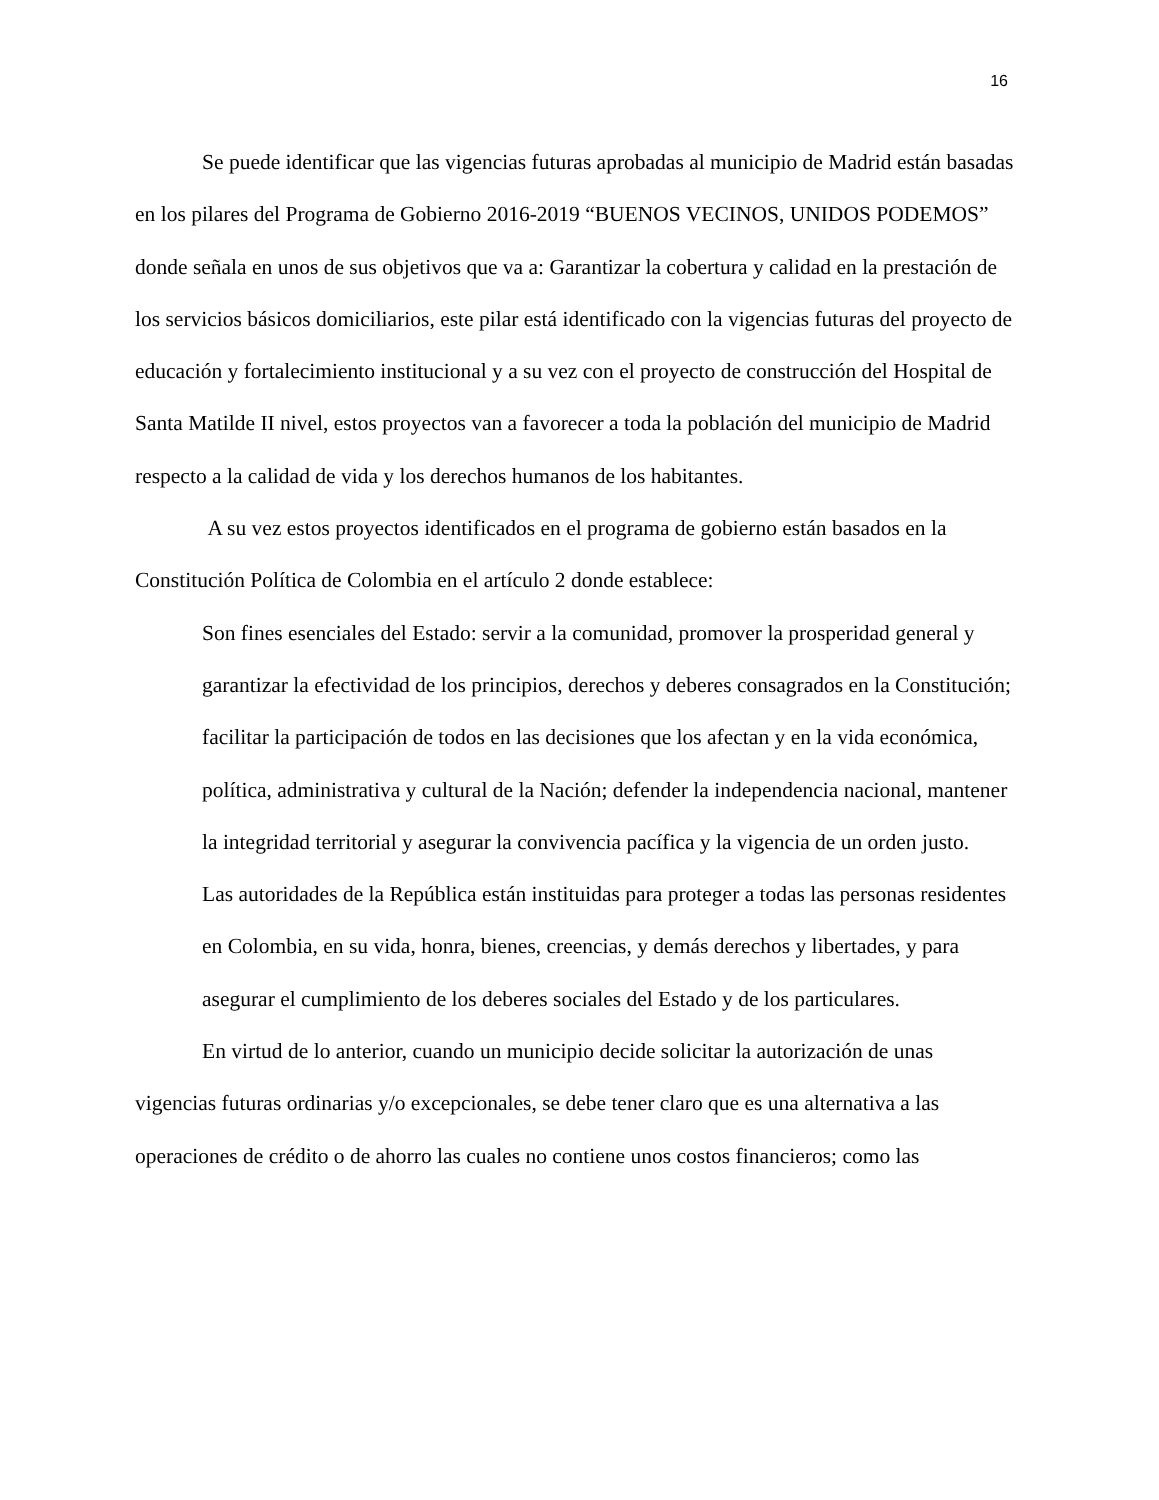16
Se puede identificar que las vigencias futuras aprobadas al municipio de Madrid están basadas en los pilares del Programa de Gobierno 2016-2019 “BUENOS VECINOS, UNIDOS PODEMOS” donde señala en unos de sus objetivos que va a: Garantizar la cobertura y calidad en la prestación de los servicios básicos domiciliarios, este pilar está identificado con la vigencias futuras del proyecto de educación y fortalecimiento institucional y a su vez con el proyecto de construcción del Hospital de Santa Matilde II nivel, estos proyectos van a favorecer a toda la población del municipio de Madrid respecto a la calidad de vida y los derechos humanos de los habitantes.
A su vez estos proyectos identificados en el programa de gobierno están basados en la Constitución Política de Colombia en el artículo 2 donde establece:
Son fines esenciales del Estado: servir a la comunidad, promover la prosperidad general y garantizar la efectividad de los principios, derechos y deberes consagrados en la Constitución; facilitar la participación de todos en las decisiones que los afectan y en la vida económica, política, administrativa y cultural de la Nación; defender la independencia nacional, mantener la integridad territorial y asegurar la convivencia pacífica y la vigencia de un orden justo.
Las autoridades de la República están instituidas para proteger a todas las personas residentes en Colombia, en su vida, honra, bienes, creencias, y demás derechos y libertades, y para asegurar el cumplimiento de los deberes sociales del Estado y de los particulares.
En virtud de lo anterior, cuando un municipio decide solicitar la autorización de unas vigencias futuras ordinarias y/o excepcionales, se debe tener claro que es una alternativa a las operaciones de crédito o de ahorro las cuales no contiene unos costos financieros; como las